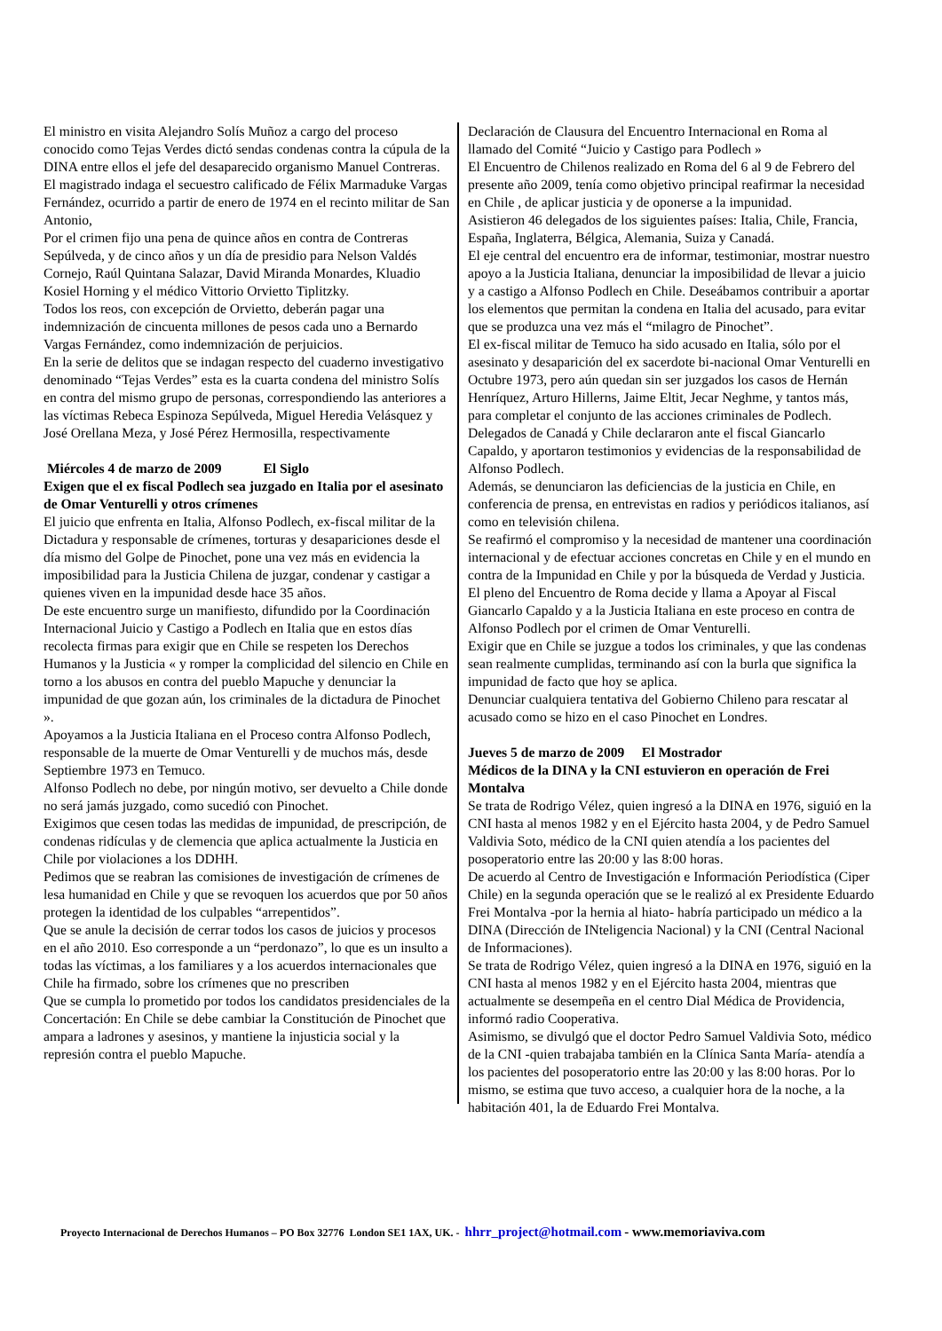El ministro en visita Alejandro Solís Muñoz a cargo del proceso conocido como Tejas Verdes dictó sendas condenas contra la cúpula de la DINA entre ellos el jefe del desaparecido organismo Manuel Contreras.
El magistrado indaga el secuestro calificado de Félix Marmaduke Vargas Fernández, ocurrido a partir de enero de 1974 en el recinto militar de San Antonio,
Por el crimen fijo una pena de quince años en contra de Contreras Sepúlveda, y de cinco años y un día de presidio para Nelson Valdés Cornejo, Raúl Quintana Salazar, David Miranda Monardes, Kluadio Kosiel Horning y el médico Vittorio Orvietto Tiplitzky.
Todos los reos, con excepción de Orvietto, deberán pagar una indemnización de cincuenta millones de pesos cada uno a Bernardo Vargas Fernández, como indemnización de perjuicios.
En la serie de delitos que se indagan respecto del cuaderno investigativo denominado “Tejas Verdes” esta es la cuarta condena del ministro Solís en contra del mismo grupo de personas, correspondiendo las anteriores a las víctimas Rebeca Espinoza Sepúlveda, Miguel Heredia Velásquez y José Orellana Meza, y José Pérez Hermosilla, respectivamente
Miércoles 4 de marzo de 2009 El Siglo
Exigen que el ex fiscal Podlech sea juzgado en Italia por el asesinato de Omar Venturelli y otros crímenes
El juicio que enfrenta en Italia, Alfonso Podlech, ex-fiscal militar de la Dictadura y responsable de crímenes, torturas y desapariciones desde el día mismo del Golpe de Pinochet, pone una vez más en evidencia la imposibilidad para la Justicia Chilena de juzgar, condenar y castigar a quienes viven en la impunidad desde hace 35 años.
De este encuentro surge un manifiesto, difundido por la Coordinación Internacional Juicio y Castigo a Podlech en Italia que en estos días recolecta firmas para exigir que en Chile se respeten los Derechos Humanos y la Justicia « y romper la complicidad del silencio en Chile en torno a los abusos en contra del pueblo Mapuche y denunciar la impunidad de que gozan aún, los criminales de la dictadura de Pinochet ».
Apoyamos a la Justicia Italiana en el Proceso contra Alfonso Podlech, responsable de la muerte de Omar Venturelli y de muchos más, desde Septiembre 1973 en Temuco.
Alfonso Podlech no debe, por ningún motivo, ser devuelto a Chile donde no será jamás juzgado, como sucedió con Pinochet.
Exigimos que cesen todas las medidas de impunidad, de prescripción, de condenas ridículas y de clemencia que aplica actualmente la Justicia en Chile por violaciones a los DDHH.
Pedimos que se reabran las comisiones de investigación de crímenes de lesa humanidad en Chile y que se revoquen los acuerdos que por 50 años protegen la identidad de los culpables “arrepentidos”.
Que se anule la decisión de cerrar todos los casos de juicios y procesos en el año 2010. Eso corresponde a un “perdonazo”, lo que es un insulto a todas las víctimas, a los familiares y a los acuerdos internacionales que Chile ha firmado, sobre los crímenes que no prescriben
Que se cumpla lo prometido por todos los candidatos presidenciales de la Concertación: En Chile se debe cambiar la Constitución de Pinochet que ampara a ladrones y asesinos, y mantiene la injusticia social y la represión contra el pueblo Mapuche.
Declaración de Clausura del Encuentro Internacional en Roma al llamado del Comité “Juicio y Castigo para Podlech »
El Encuentro de Chilenos realizado en Roma del 6 al 9 de Febrero del presente año 2009, tenía como objetivo principal reafirmar la necesidad en Chile , de aplicar justicia y de oponerse a la impunidad.
Asistieron 46 delegados de los siguientes países: Italia, Chile, Francia, España, Inglaterra, Bélgica, Alemania, Suiza y Canadá.
El eje central del encuentro era de informar, testimoniar, mostrar nuestro apoyo a la Justicia Italiana, denunciar la imposibilidad de llevar a juicio y a castigo a Alfonso Podlech en Chile. Deseábamos contribuir a aportar los elementos que permitan la condena en Italia del acusado, para evitar que se produzca una vez más el “milagro de Pinochet”.
El ex-fiscal militar de Temuco ha sido acusado en Italia, sólo por el asesinato y desaparición del ex sacerdote bi-nacional Omar Venturelli en Octubre 1973, pero aún quedan sin ser juzgados los casos de Hernán Henríquez, Arturo Hillerns, Jaime Eltit, Jecar Neghme, y tantos más, para completar el conjunto de las acciones criminales de Podlech.
Delegados de Canadá y Chile declararon ante el fiscal Giancarlo Capaldo, y aportaron testimonios y evidencias de la responsabilidad de Alfonso Podlech.
Además, se denunciaron las deficiencias de la justicia en Chile, en conferencia de prensa, en entrevistas en radios y periódicos italianos, así como en televisión chilena.
Se reafirmó el compromiso y la necesidad de mantener una coordinación internacional y de efectuar acciones concretas en Chile y en el mundo en contra de la Impunidad en Chile y por la búsqueda de Verdad y Justicia.
El pleno del Encuentro de Roma decide y llama a Apoyar al Fiscal Giancarlo Capaldo y a la Justicia Italiana en este proceso en contra de Alfonso Podlech por el crimen de Omar Venturelli.
Exigir que en Chile se juzgue a todos los criminales, y que las condenas sean realmente cumplidas, terminando así con la burla que significa la impunidad de facto que hoy se aplica.
Denunciar cualquiera tentativa del Gobierno Chileno para rescatar al acusado como se hizo en el caso Pinochet en Londres.
Jueves 5 de marzo de 2009 El Mostrador
Médicos de la DINA y la CNI estuvieron en operación de Frei Montalva
Se trata de Rodrigo Vélez, quien ingresó a la DINA en 1976, siguió en la CNI hasta al menos 1982 y en el Ejército hasta 2004, y de Pedro Samuel Valdivia Soto, médico de la CNI quien atendía a los pacientes del posoperatorio entre las 20:00 y las 8:00 horas.
De acuerdo al Centro de Investigación e Información Periodística (Ciper Chile) en la segunda operación que se le realizó al ex Presidente Eduardo Frei Montalva -por la hernia al hiato- habría participado un médico a la DINA (Dirección de INteligencia Nacional) y la CNI (Central Nacional de Informaciones).
Se trata de Rodrigo Vélez, quien ingresó a la DINA en 1976, siguió en la CNI hasta al menos 1982 y en el Ejército hasta 2004, mientras que actualmente se desempeña en el centro Dial Médica de Providencia, informó radio Cooperativa.
Asimismo, se divulgó que el doctor Pedro Samuel Valdivia Soto, médico de la CNI -quien trabajaba también en la Clínica Santa María- atendía a los pacientes del posoperatorio entre las 20:00 y las 8:00 horas. Por lo mismo, se estima que tuvo acceso, a cualquier hora de la noche, a la habitación 401, la de Eduardo Frei Montalva.
Proyecto Internacional de Derechos Humanos – PO Box 32776 London SE1 1AX, UK. - hhrr_project@hotmail.com - www.memoriaviva.com